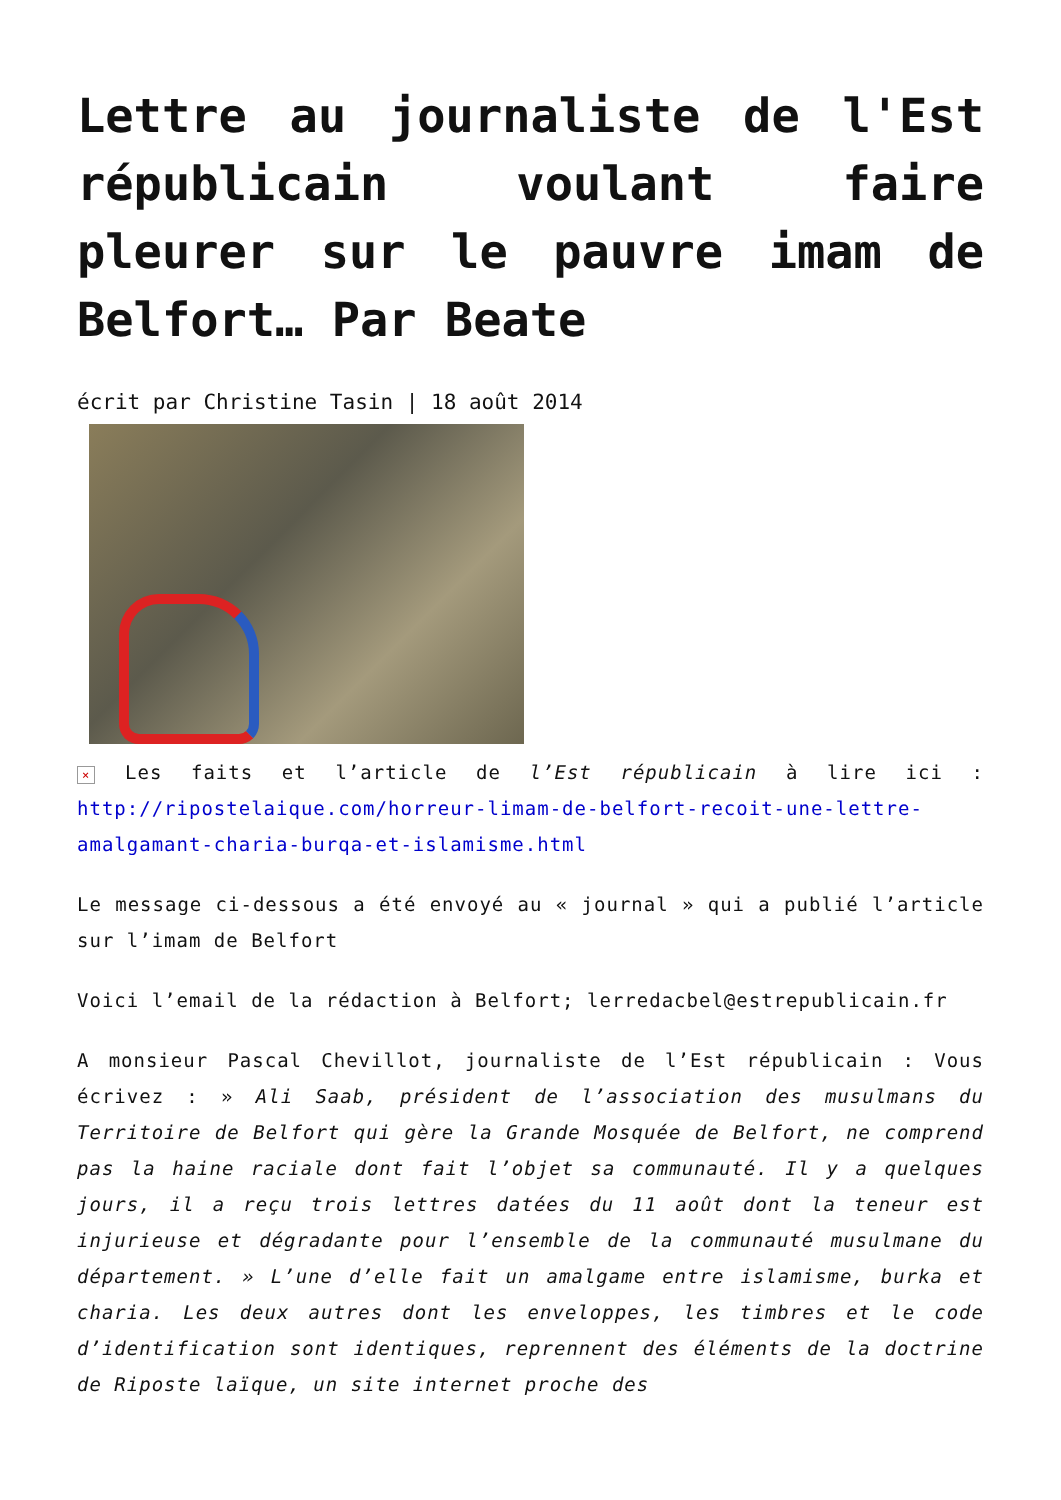Lettre au journaliste de l'Est républicain voulant faire pleurer sur le pauvre imam de Belfort… Par Beate
écrit par Christine Tasin | 18 août 2014
× Les faits et l’article de l’Est républicain à lire ici : http://ripostelaique.com/horreur-limam-de-belfort-recoit-une-lettre-amalgamant-charia-burqa-et-islamisme.html
Le message ci-dessous a été envoyé au « journal » qui a publié l’article sur l’imam de Belfort
Voici l’email de la rédaction à Belfort; lerredacbel@estrepublicain.fr
A monsieur Pascal Chevillot, journaliste de l’Est républicain : Vous écrivez : » Ali Saab, président de l’association des musulmans du Territoire de Belfort qui gère la Grande Mosquée de Belfort, ne comprend pas la haine raciale dont fait l’objet sa communauté. Il y a quelques jours, il a reçu trois lettres datées du 11 août dont la teneur est injurieuse et dégradante pour l’ensemble de la communauté musulmane du département. » L’une d’elle fait un amalgame entre islamisme, burka et charia. Les deux autres dont les enveloppes, les timbres et le code d’identification sont identiques, reprennent des éléments de la doctrine de Riposte laïque, un site internet proche des